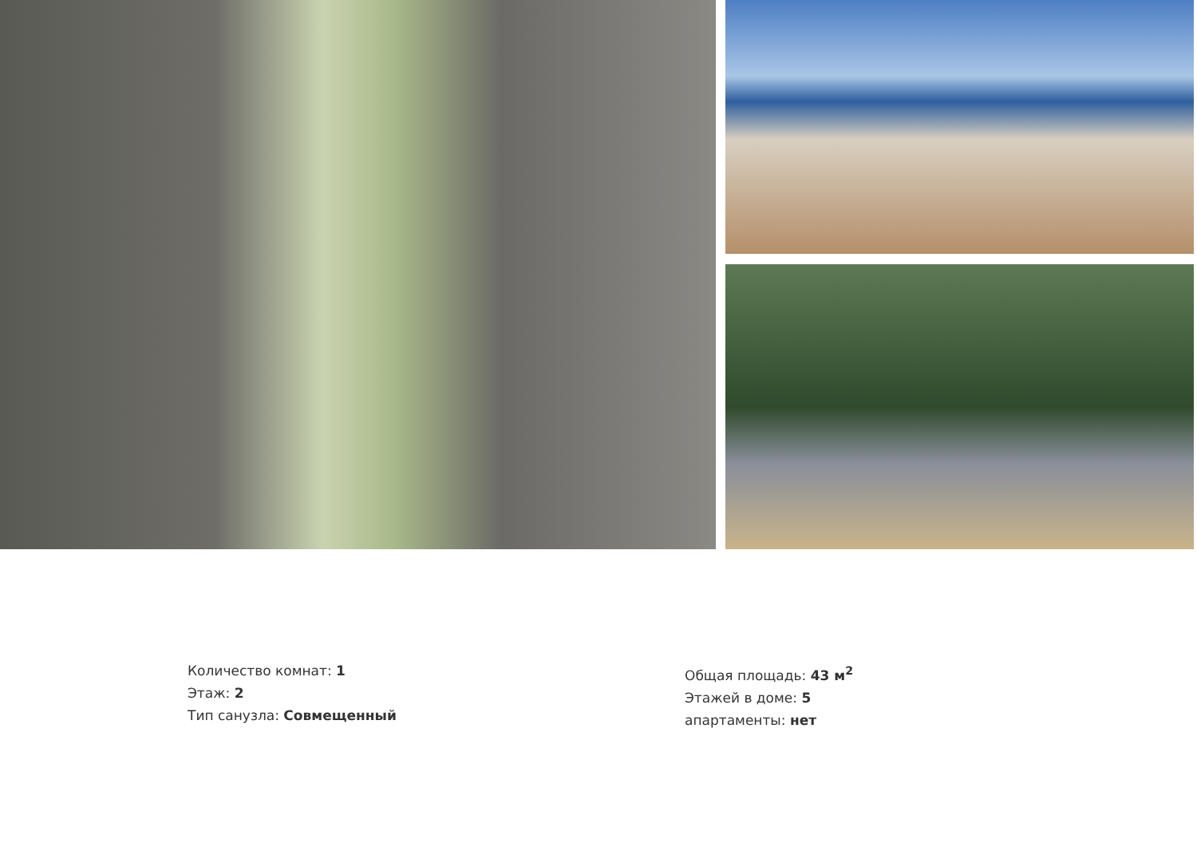Количество комнат: 1
Этаж: 2
Тип санузла: Совмещенный
Общая площадь: 43 м<sup>2</sup>
Этажей в доме: 5
апартаменты: нет